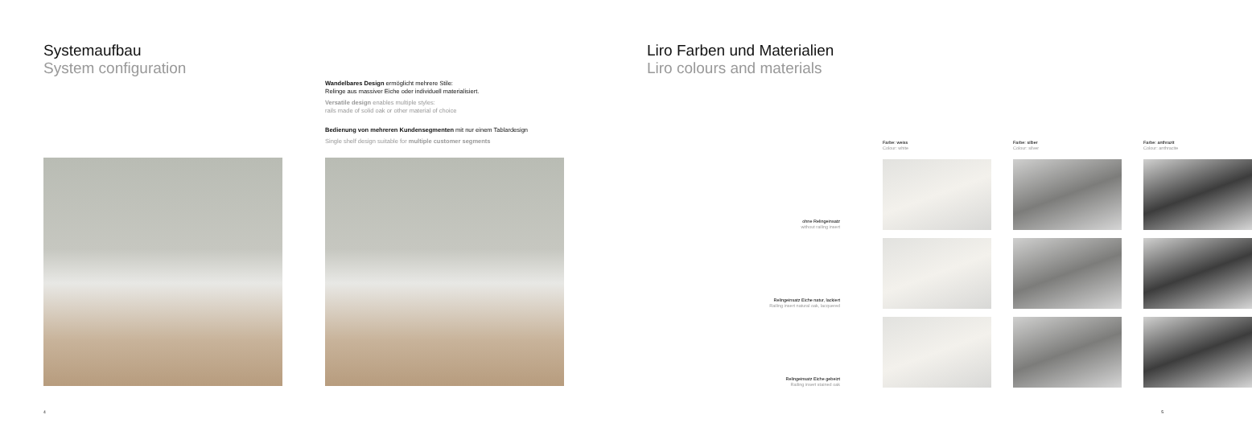Systemaufbau
System configuration
Wandelbares Design ermöglicht mehrere Stile:
Relinge aus massiver Eiche oder individuell materialisiert.
Versatile design enables multiple styles:
rails made of solid oak or other material of choice
Bedienung von mehreren Kundensegmenten mit nur einem Tablardesign
Single shelf design suitable for multiple customer segments
4
Liro Farben und Materialien
Liro colours and materials
Farbe: weiss
Colour: white
Farbe: silber
Colour: silver
Farbe: anthrazit
Colour: anthracite
ohne Relingeinsatz
without railing insert
Relingeinsatz Eiche natur, lackiert
Railing insert natural oak, lacquered
Relingeinsatz Eiche gebeizt
Railing insert stained oak
5